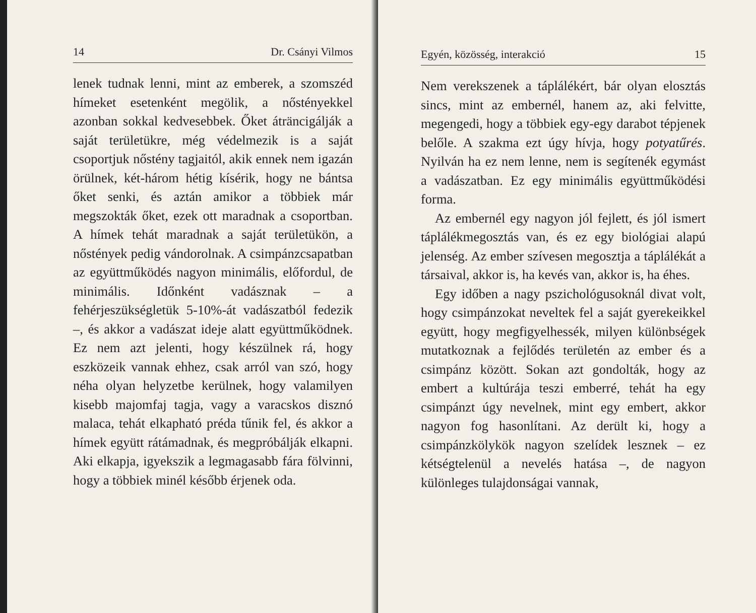14 Dr. Csányi Vilmos
lenek tudnak lenni, mint az emberek, a szomszéd hímeket esetenként megölik, a nőstényekkel azonban sokkal kedvesebbek. Őket áträncigálják a saját területükre, még védelmezik is a saját csoportjuk nőstény tagjaitól, akik ennek nem igazán örülnek, két-három hétig kísérik, hogy ne bántsa őket senki, és aztán amikor a többiek már megszokták őket, ezek ott maradnak a csoportban. A hímek tehát maradnak a saját területükön, a nőstények pedig vándorolnak. A csimpánzcsapatban az együttműködés nagyon minimális, előfordul, de minimális. Időnként vadásznak – a fehérjeszükségletük 5-10%-át vadászatból fedezik –, és akkor a vadászat ideje alatt együttműködnek. Ez nem azt jelenti, hogy készülnek rá, hogy eszközeik vannak ehhez, csak arról van szó, hogy néha olyan helyzetbe kerülnek, hogy valamilyen kisebb majomfaj tagja, vagy a varacskos disznó malaca, tehát elkapható préda tűnik fel, és akkor a hímek együtt rátámadnak, és megpróbálják elkapni. Aki elkapja, igyekszik a legmagasabb fára fölvinni, hogy a többiek minél később érjenek oda.
Egyén, közösség, interakció 15
Nem verekszenek a táplálékért, bár olyan elosztás sincs, mint az embernél, hanem az, aki felvitte, megengedi, hogy a többiek egy-egy darabot tépjenek belőle. A szakma ezt úgy hívja, hogy potyatűrés. Nyilván ha ez nem lenne, nem is segítenék egymást a vadászatban. Ez egy minimális együttműködési forma.
Az embernél egy nagyon jól fejlett, és jól ismert táplálékmegosztás van, és ez egy biológiai alapú jelenség. Az ember szívesen megosztja a táplálékát a társaival, akkor is, ha kevés van, akkor is, ha éhes.
Egy időben a nagy pszichológusoknál divat volt, hogy csimpánzokat neveltek fel a saját gyerekeikkel együtt, hogy megfigyelhessék, milyen különbségek mutatkoznak a fejlődés területén az ember és a csimpánz között. Sokan azt gondolták, hogy az embert a kultúrája teszi emberré, tehát ha egy csimpánzt úgy nevelnek, mint egy embert, akkor nagyon fog hasonlítani. Az derült ki, hogy a csimpánzkölykök nagyon szelídek lesznek – ez kétségtelenül a nevelés hatása –, de nagyon különleges tulajdonságai vannak,